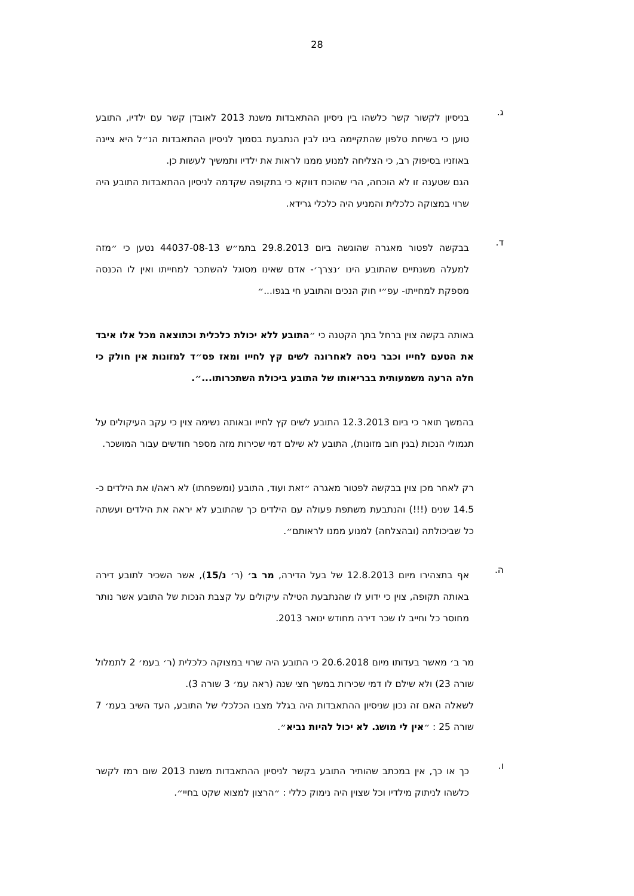28
ג.
בניסיון לקשור קשר כלשהו בין ניסיון ההתאבדות משנת 2013 לאובדן קשר עם ילדיו, התובע טוען כי בשיחת טלפון שהתקיימה בינו לבין הנתבעת בסמוך לניסיון ההתאבדות הנ״ל היא ציינה באוזניו בסיפוק רב, כי הצליחה למנוע ממנו לראות את ילדיו ותמשיך לעשות כן.
הגם שטענה זו לא הוכחה, הרי שהוכח דווקא כי בתקופה שקדמה לניסיון ההתאבדות התובע היה שרוי במצוקה כלכלית והמניע היה כלכלי גרידא.
ד.
בבקשה לפטור מאגרה שהוגשה ביום 29.8.2013 בתמ״ש 44037-08-13 נטען כי ״מזה למעלה משנתיים שהתובע הינו ׳נצרך׳- אדם שאינו מסוגל להשתכר למחייתו ואין לו הכנסה מספקת למחייתו- עפ״י חוק הנכים והתובע חי בגפו...״
באותה בקשה צוין ברחל בתך הקטנה כי ״התובע ללא יכולת כלכלית וכתוצאה מכל אלו איבד את הטעם לחייו וכבר ניסה לאחרונה לשים קץ לחייו ומאז פס״ד למזונות אין חולק כי חלה הרעה משמעותית בבריאותו של התובע ביכולת השתכרותו...״.
בהמשך תואר כי ביום 12.3.2013 התובע לשים קץ לחייו ובאותה נשימה צוין כי עקב העיקולים על תגמולי הנכות (בגין חוב מזונות), התובע לא שילם דמי שכירות מזה מספר חודשים עבור המושכר.
רק לאחר מכן צוין בבקשה לפטור מאגרה ״זאת ועוד, התובע (ומשפחתו) לא ראה/ו את הילדים כ- 14.5 שנים (!!!) והנתבעת משתפת פעולה עם הילדים כך שהתובע לא יראה את הילדים ועשתה כל שביכולתה (ובהצלחה) למנוע ממנו לראותם״.
ה.
אף בתצהירו מיום 12.8.2013 של בעל הדירה, מר ב׳ (ר׳ נ/15), אשר השכיר לתובע דירה באותה תקופה, צוין כי ידוע לו שהנתבעת הטילה עיקולים על קצבת הנכות של התובע אשר נותר מחוסר כל וחייב לו שכר דירה מחודש ינואר 2013.
מר ב׳ מאשר בעדותו מיום 20.6.2018 כי התובע היה שרוי במצוקה כלכלית (ר׳ בעמ׳ 2 לתמלול שורה 23) ולא שילם לו דמי שכירות במשך חצי שנה (ראה עמ׳ 3 שורה 3).
לשאלה האם זה נכון שניסיון ההתאבדות היה בגלל מצבו הכלכלי של התובע, העד השיב בעמ׳ 7 שורה 25 : ״אין לי מושג. לא יכול להיות נביא״.
ו.
כך או כך, אין במכתב שהותיר התובע בקשר לניסיון ההתאבדות משנת 2013 שום רמז לקשר כלשהו לניתוק מילדיו וכל שצוין היה נימוק כללי : ״הרצון למצוא שקט בחיי״.